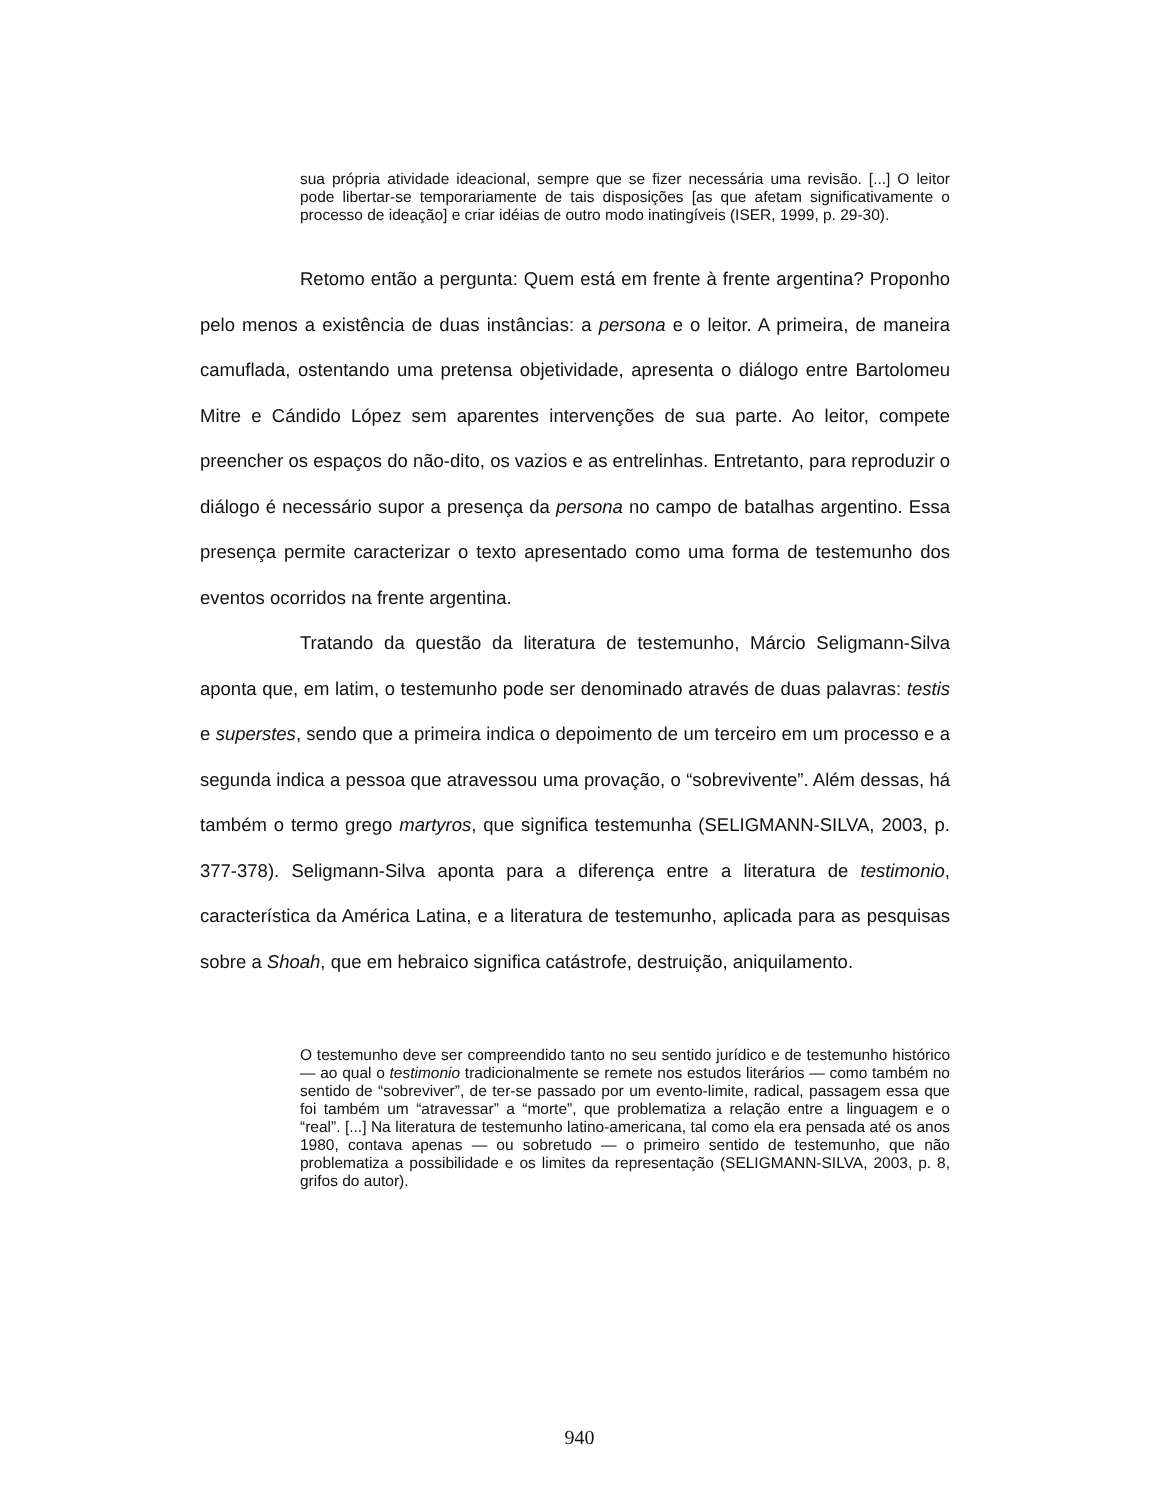sua própria atividade ideacional, sempre que se fizer necessária uma revisão. [...] O leitor pode libertar-se temporariamente de tais disposições [as que afetam significativamente o processo de ideação] e criar idéias de outro modo inatingíveis (ISER, 1999, p. 29-30).
Retomo então a pergunta: Quem está em frente à frente argentina? Proponho pelo menos a existência de duas instâncias: a persona e o leitor. A primeira, de maneira camuflada, ostentando uma pretensa objetividade, apresenta o diálogo entre Bartolomeu Mitre e Cándido López sem aparentes intervenções de sua parte. Ao leitor, compete preencher os espaços do não-dito, os vazios e as entrelinhas. Entretanto, para reproduzir o diálogo é necessário supor a presença da persona no campo de batalhas argentino. Essa presença permite caracterizar o texto apresentado como uma forma de testemunho dos eventos ocorridos na frente argentina.
Tratando da questão da literatura de testemunho, Márcio Seligmann-Silva aponta que, em latim, o testemunho pode ser denominado através de duas palavras: testis e superstes, sendo que a primeira indica o depoimento de um terceiro em um processo e a segunda indica a pessoa que atravessou uma provação, o “sobrevivente”. Além dessas, há também o termo grego martyros, que significa testemunha (SELIGMANN-SILVA, 2003, p. 377-378). Seligmann-Silva aponta para a diferença entre a literatura de testimonio, característica da América Latina, e a literatura de testemunho, aplicada para as pesquisas sobre a Shoah, que em hebraico significa catástrofe, destruição, aniquilamento.
O testemunho deve ser compreendido tanto no seu sentido jurídico e de testemunho histórico — ao qual o testimonio tradicionalmente se remete nos estudos literários — como também no sentido de “sobreviver”, de ter-se passado por um evento-limite, radical, passagem essa que foi também um “atravessar” a “morte”, que problematiza a relação entre a linguagem e o “real”. [...] Na literatura de testemunho latino-americana, tal como ela era pensada até os anos 1980, contava apenas — ou sobretudo — o primeiro sentido de testemunho, que não problematiza a possibilidade e os limites da representação (SELIGMANN-SILVA, 2003, p. 8, grifos do autor).
940